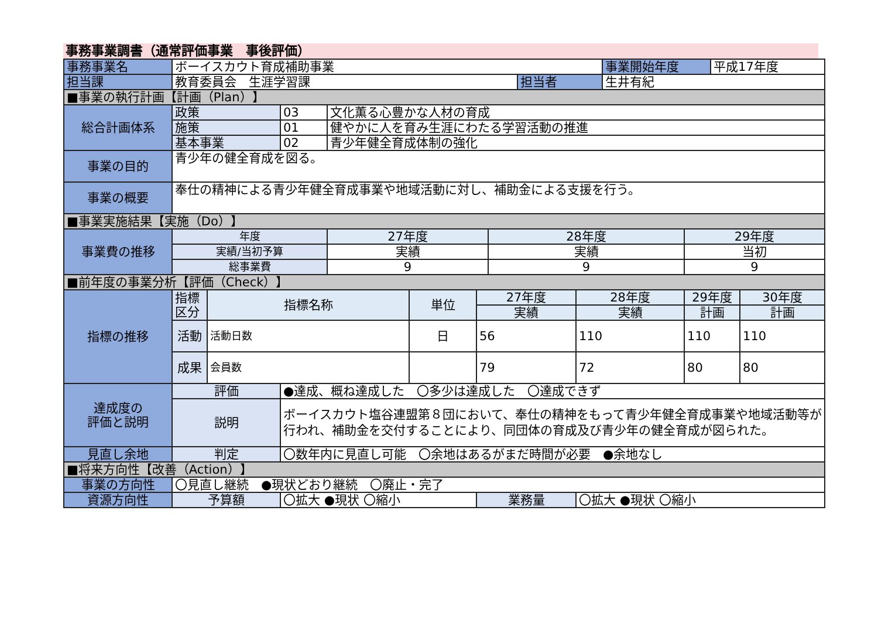事務事業調書（通常評価事業　事後評価）
| 事務事業名 | ボーイスカウト育成補助事業 | | | | | | | | | 事業開始年度 | | 平成17年度 | |
| 担当課 | 教育委員会 生涯学習課 | | | | | | | 担当者 | | 生井有紀 | | | |
| ■事業の執行計画【計画（Plan）】 | | | | | | | | | | | | | |
| 総合計画体系 | 政策 | | 03 | 文化薫る心豊かな人材の育成 | | | | | | | | | |
| | 施策 | | 01 | 健やかに人を育み生涯にわたる学習活動の推進 | | | | | | | | | |
| | 基本事業 | | 02 | 青少年健全育成体制の強化 | | | | | | | | | |
| 事業の目的 | 青少年の健全育成を図る。 | | | | | | | | | | | | |
| 事業の概要 | 奉仕の精神による青少年健全育成事業や地域活動に対し、補助金による支援を行う。 | | | | | | | | | | | | |
| ■事業実施結果【実施（Do）】 | | | | | | | | | | | | | |
| 事業費の推移 | 年度 | | | 27年度 | | | 28年度 | | | | 29年度 | | |
| | 実績/当初予算 | | | 実績 | | | 実績 | | | | 当初 | | |
| | 総事業費 | | | 9 | | | 9 | | | | 9 | | |
| ■前年度の事業分析【評価（Check）】 | | | | | | | | | | | | | |
| 指標の推移 | 指標 区分 | 指標名称 | | | 単位 | 27年度 | | | 28年度 | | 29年度 | | 30年度 |
| | | | | | | 実績 | | | 実績 | | 計画 | | 計画 |
| | 活動 | 活動日数 | | | 日 | 56 | | | 110 | | 110 | | 110 |
| | 成果 | 会員数 | | | | 79 | | | 72 | | 80 | | 80 |
| 達成度の 評価と説明 | 評価 | | ●達成、概ね達成した 〇多少は達成した 〇達成できず | | | | | | | | | | |
| | 説明 | | ボーイスカウト塩谷連盟第８団において、奉仕の精神をもって青少年健全育成事業や地域活動等が行われ、補助金を交付することにより、同団体の育成及び青少年の健全育成が図られた。 | | | | | | | | | | |
| 見直し余地 | 判定 | | 〇数年内に見直し可能 〇余地はあるがまだ時間が必要 ●余地なし | | | | | | | | | | |
| ■将来方向性【改善（Action）】 | | | | | | | | | | | | | |
| 事業の方向性 | 〇見直し継続 ●現状どおり継続 〇廃止・完了 | | | | | | | | | | | | |
| 資源方向性 | 予算額 | | 〇拡大 ●現状 〇縮小 | | | 業務量 | | | 〇拡大 ●現状 〇縮小 | | | | |